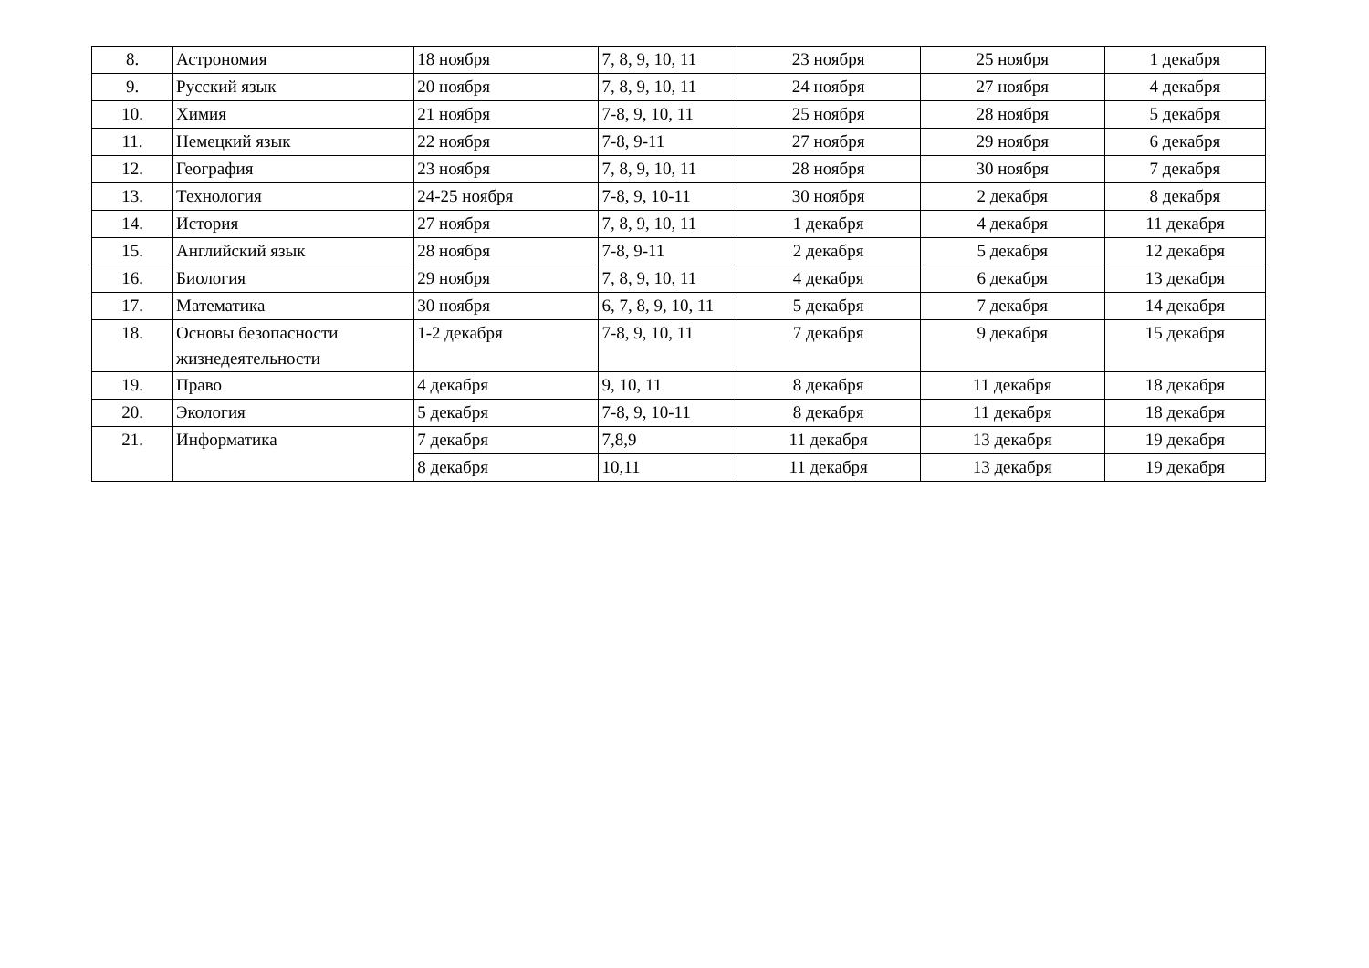| 8. | Астрономия | 18 ноября | 7, 8, 9, 10, 11 | 23 ноября | 25 ноября | 1 декабря |
| 9. | Русский язык | 20 ноября | 7, 8, 9, 10, 11 | 24 ноября | 27 ноября | 4 декабря |
| 10. | Химия | 21 ноября | 7-8, 9, 10, 11 | 25 ноября | 28 ноября | 5 декабря |
| 11. | Немецкий язык | 22 ноября | 7-8, 9-11 | 27 ноября | 29 ноября | 6 декабря |
| 12. | География | 23 ноября | 7, 8, 9, 10, 11 | 28 ноября | 30 ноября | 7 декабря |
| 13. | Технология | 24-25 ноября | 7-8, 9, 10-11 | 30 ноября | 2 декабря | 8 декабря |
| 14. | История | 27 ноября | 7, 8, 9, 10, 11 | 1 декабря | 4 декабря | 11 декабря |
| 15. | Английский язык | 28 ноября | 7-8, 9-11 | 2 декабря | 5 декабря | 12 декабря |
| 16. | Биология | 29 ноября | 7, 8, 9, 10, 11 | 4 декабря | 6 декабря | 13 декабря |
| 17. | Математика | 30 ноября | 6, 7, 8, 9, 10, 11 | 5 декабря | 7 декабря | 14 декабря |
| 18. | Основы безопасности жизнедеятельности | 1-2 декабря | 7-8, 9, 10, 11 | 7 декабря | 9 декабря | 15 декабря |
| 19. | Право | 4 декабря | 9, 10, 11 | 8 декабря | 11 декабря | 18 декабря |
| 20. | Экология | 5 декабря | 7-8, 9, 10-11 | 8 декабря | 11 декабря | 18 декабря |
| 21. | Информатика | 7 декабря | 7,8,9 | 11 декабря | 13 декабря | 19 декабря |
| | | 8 декабря | 10,11 | 11 декабря | 13 декабря | 19 декабря |